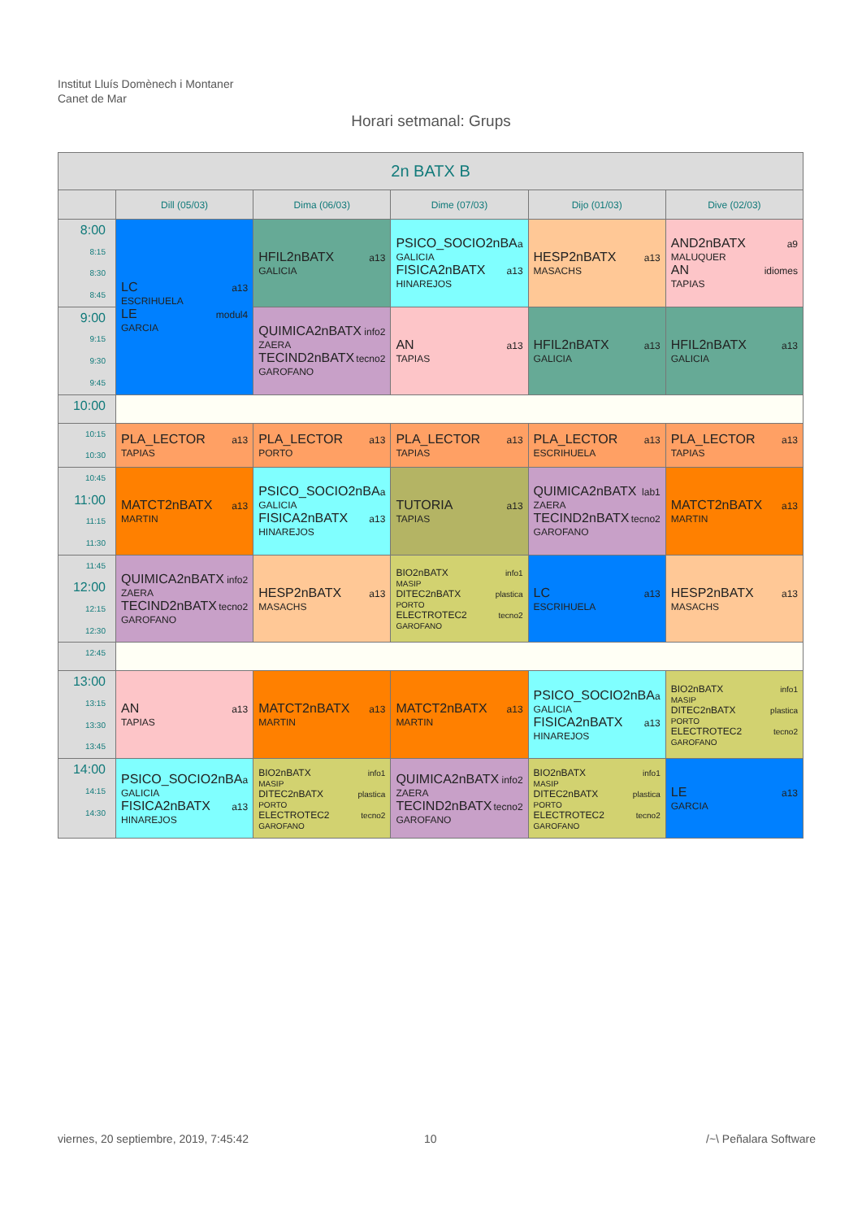Institut Lluís Domènech i Montaner
Canet de Mar
Horari setmanal: Grups
| 2n BATX B | | | | | |
| --- | --- | --- | --- | --- | --- |
| | Dill (05/03) | Dima (06/03) | Dime (07/03) | Dijo (01/03) | Dive (02/03) |
| 8:00 8:15 8:30 8:45 | LC a13 ESCRIHUELA LE modul4 GARCIA | HFIL2nBATX a13 GALICIA | PSICO_SOCIO2nBA a GALICIA FISICA2nBATX a13 HINAREJOS | HESP2nBATX a13 MASACHS | AND2nBATX a9 MALUQUER AN idiomes TAPIAS |
| 9:00 9:15 9:30 9:45 | | QUIMICA2nBATX info2 ZAERA TECIND2nBATX tecno2 GAROFANO | AN a13 TAPIAS | HFIL2nBATX a13 GALICIA | HFIL2nBATX a13 GALICIA |
| 10:00 | | | | | |
| 10:15 10:30 | PLA_LECTOR a13 TAPIAS | PLA_LECTOR a13 PORTO | PLA_LECTOR a13 TAPIAS | PLA_LECTOR a13 ESCRIHUELA | PLA_LECTOR a13 TAPIAS |
| 10:45 11:00 11:15 11:30 | MATCT2nBATX a13 MARTIN | PSICO_SOCIO2nBA a GALICIA FISICA2nBATX a13 HINAREJOS | TUTORIA a13 TAPIAS | QUIMICA2nBATX lab1 ZAERA TECIND2nBATX tecno2 GAROFANO | MATCT2nBATX a13 MARTIN |
| 11:45 12:00 12:15 12:30 | QUIMICA2nBATX info2 ZAERA TECIND2nBATX tecno2 GAROFANO | HESP2nBATX a13 MASACHS | BIO2nBATX info1 MASIP DITEC2nBATX plastica PORTO ELECTROTEC2 tecno2 GAROFANO | LC a13 ESCRIHUELA | HESP2nBATX a13 MASACHS |
| 12:45 | | | | | |
| 13:00 13:15 13:30 13:45 | AN a13 TAPIAS | MATCT2nBATX a13 MARTIN | MATCT2nBATX a13 MARTIN | PSICO_SOCIO2nBA a GALICIA FISICA2nBATX a13 HINAREJOS | BIO2nBATX info1 MASIP DITEC2nBATX plastica PORTO ELECTROTEC2 tecno2 GAROFANO |
| 14:00 14:15 14:30 | PSICO_SOCIO2nBA a GALICIA FISICA2nBATX a13 HINAREJOS | BIO2nBATX info1 MASIP DITEC2nBATX plastica PORTO ELECTROTEC2 tecno2 GAROFANO | QUIMICA2nBATX info2 ZAERA TECIND2nBATX tecno2 GAROFANO | BIO2nBATX info1 MASIP DITEC2nBATX plastica PORTO ELECTROTEC2 tecno2 GAROFANO | LE a13 GARCIA |
viernes, 20 septiembre, 2019, 7:45:42
10 /~\ Peñalara Software